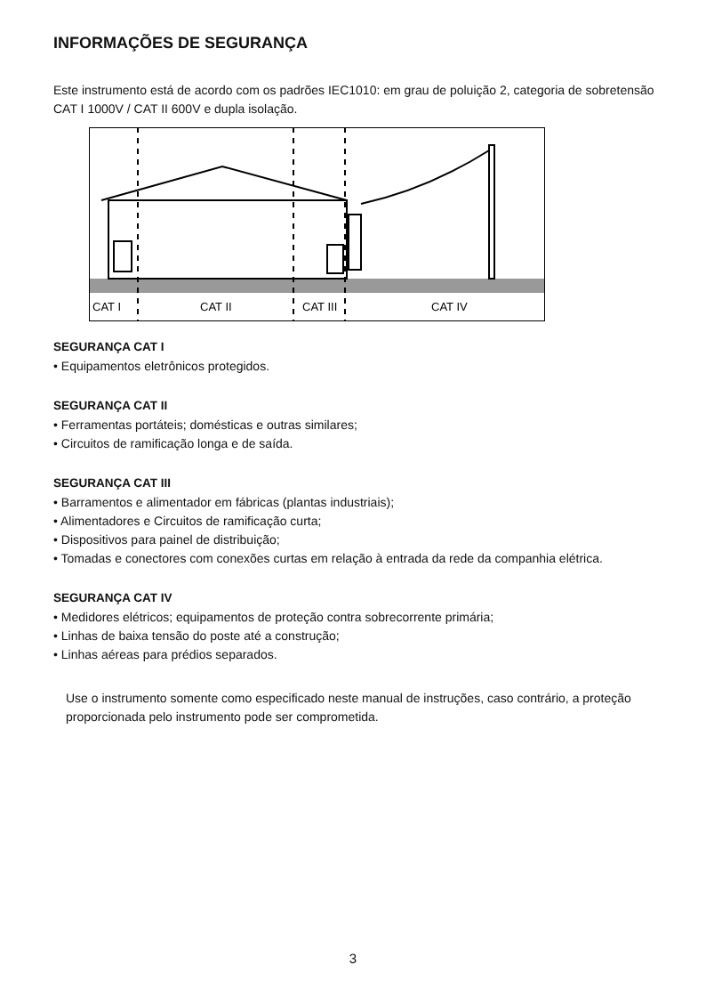INFORMAÇÕES DE SEGURANÇA
Este instrumento está de acordo com os padrões IEC1010: em grau de poluição 2, categoria de sobretensão CAT I 1000V / CAT II 600V e dupla isolação.
CAT I
CAT II
CAT III
CAT IV
SEGURANÇA CAT I
• Equipamentos eletrônicos protegidos.
SEGURANÇA CAT II
• Ferramentas portáteis; domésticas e outras similares;
• Circuitos de ramificação longa e de saída.
SEGURANÇA CAT III
• Barramentos e alimentador em fábricas (plantas industriais);
• Alimentadores e Circuitos de ramificação curta;
• Dispositivos para painel de distribuição;
• Tomadas e conectores com conexões curtas em relação à entrada da rede da companhia elétrica.
SEGURANÇA CAT IV
• Medidores elétricos; equipamentos de proteção contra sobrecorrente primária;
• Linhas de baixa tensão do poste até a construção;
• Linhas aéreas para prédios separados.
Use o instrumento somente como especificado neste manual de instruções, caso contrário, a proteção proporcionada pelo instrumento pode ser comprometida.
3